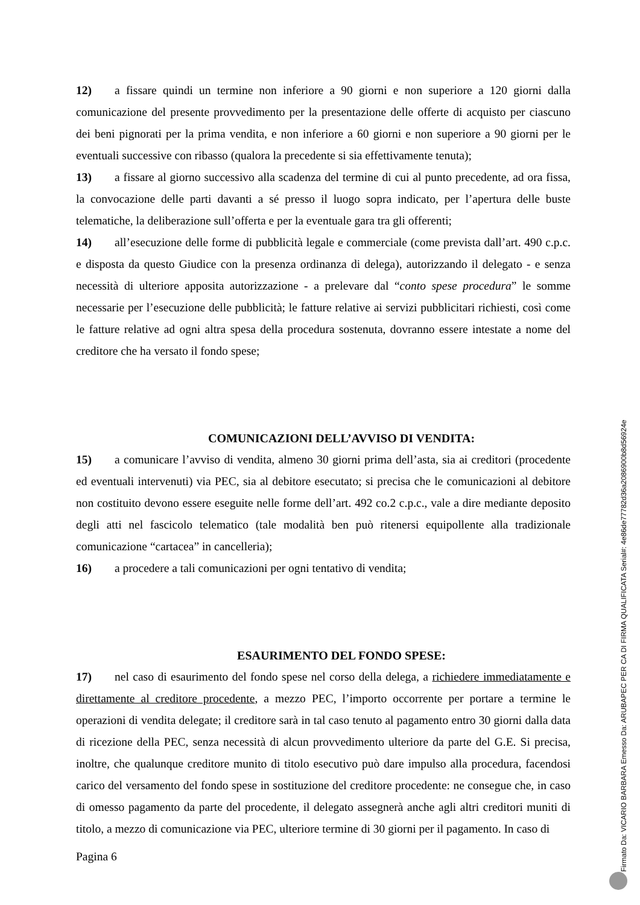12) a fissare quindi un termine non inferiore a 90 giorni e non superiore a 120 giorni dalla comunicazione del presente provvedimento per la presentazione delle offerte di acquisto per ciascuno dei beni pignorati per la prima vendita, e non inferiore a 60 giorni e non superiore a 90 giorni per le eventuali successive con ribasso (qualora la precedente si sia effettivamente tenuta);
13) a fissare al giorno successivo alla scadenza del termine di cui al punto precedente, ad ora fissa, la convocazione delle parti davanti a sé presso il luogo sopra indicato, per l’apertura delle buste telematiche, la deliberazione sull’offerta e per la eventuale gara tra gli offerenti;
14) all’esecuzione delle forme di pubblicità legale e commerciale (come prevista dall’art. 490 c.p.c. e disposta da questo Giudice con la presenza ordinanza di delega), autorizzando il delegato - e senza necessità di ulteriore apposita autorizzazione - a prelevare dal “conto spese procedura” le somme necessarie per l’esecuzione delle pubblicità; le fatture relative ai servizi pubblicitari richiesti, così come le fatture relative ad ogni altra spesa della procedura sostenuta, dovranno essere intestate a nome del creditore che ha versato il fondo spese;
COMUNICAZIONI DELL’AVVISO DI VENDITA:
15) a comunicare l’avviso di vendita, almeno 30 giorni prima dell’asta, sia ai creditori (procedente ed eventuali intervenuti) via PEC, sia al debitore esecutato; si precisa che le comunicazioni al debitore non costituito devono essere eseguite nelle forme dell’art. 492 co.2 c.p.c., vale a dire mediante deposito degli atti nel fascicolo telematico (tale modalità ben può ritenersi equipollente alla tradizionale comunicazione “cartacea” in cancelleria);
16) a procedere a tali comunicazioni per ogni tentativo di vendita;
ESAURIMENTO DEL FONDO SPESE:
17) nel caso di esaurimento del fondo spese nel corso della delega, a richiedere immediatamente e direttamente al creditore procedente, a mezzo PEC, l’importo occorrente per portare a termine le operazioni di vendita delegate; il creditore sarà in tal caso tenuto al pagamento entro 30 giorni dalla data di ricezione della PEC, senza necessità di alcun provvedimento ulteriore da parte del G.E. Si precisa, inoltre, che qualunque creditore munito di titolo esecutivo può dare impulso alla procedura, facendosi carico del versamento del fondo spese in sostituzione del creditore procedente: ne consegue che, in caso di omesso pagamento da parte del procedente, il delegato assegnerà anche agli altri creditori muniti di titolo, a mezzo di comunicazione via PEC, ulteriore termine di 30 giorni per il pagamento. In caso di
Pagina 6
Firmato Da: VICARIO BARBARA Emesso Da: ARUBAPEC PER CA DI FIRMA QUALIFICATA Serial#: 4e86de77782d36a2086900b8d56924e